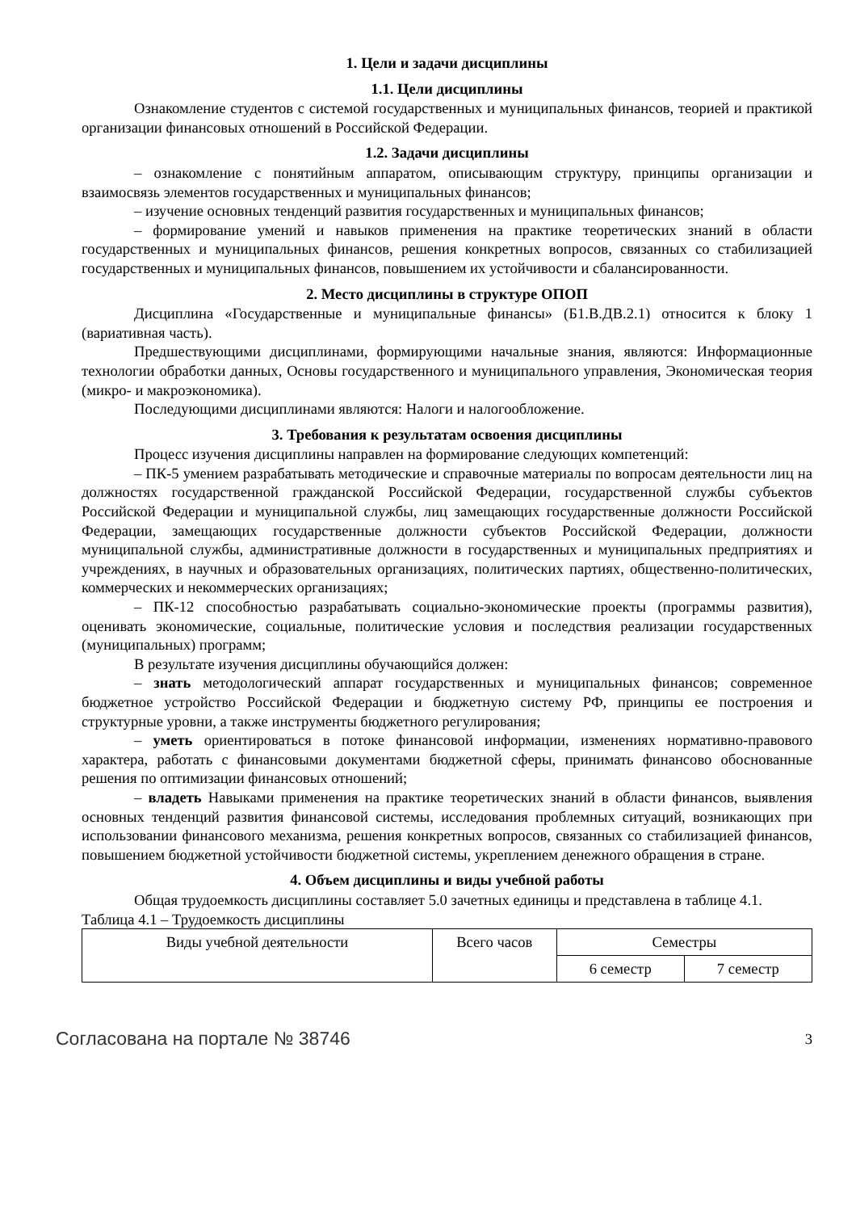1. Цели и задачи дисциплины
1.1. Цели дисциплины
Ознакомление студентов с системой государственных и муниципальных финансов, теорией и практикой организации финансовых отношений в Российской Федерации.
1.2. Задачи дисциплины
– ознакомление с понятийным аппаратом, описывающим структуру, принципы организации и взаимосвязь элементов государственных и муниципальных финансов;
– изучение основных тенденций развития государственных и муниципальных финансов;
– формирование умений и навыков применения на практике теоретических знаний в области государственных и муниципальных финансов, решения конкретных вопросов, связанных со стабилизацией государственных и муниципальных финансов, повышением их устойчивости и сбалансированности.
2. Место дисциплины в структуре ОПОП
Дисциплина «Государственные и муниципальные финансы» (Б1.В.ДВ.2.1) относится к блоку 1 (вариативная часть).
Предшествующими дисциплинами, формирующими начальные знания, являются: Информационные технологии обработки данных, Основы государственного и муниципального управления, Экономическая теория (микро- и макроэкономика).
Последующими дисциплинами являются: Налоги и налогообложение.
3. Требования к результатам освоения дисциплины
Процесс изучения дисциплины направлен на формирование следующих компетенций:
– ПК-5 умением разрабатывать методические и справочные материалы по вопросам деятельности лиц на должностях государственной гражданской Российской Федерации, государственной службы субъектов Российской Федерации и муниципальной службы, лиц замещающих государственные должности Российской Федерации, замещающих государственные должности субъектов Российской Федерации, должности муниципальной службы, административные должности в государственных и муниципальных предприятиях и учреждениях, в научных и образовательных организациях, политических партиях, общественно-политических, коммерческих и некоммерческих организациях;
– ПК-12 способностью разрабатывать социально-экономические проекты (программы развития), оценивать экономические, социальные, политические условия и последствия реализации государственных (муниципальных) программ;
В результате изучения дисциплины обучающийся должен:
– знать методологический аппарат государственных и муниципальных финансов; современное бюджетное устройство Российской Федерации и бюджетную систему РФ, принципы ее построения и структурные уровни, а также инструменты бюджетного регулирования;
– уметь ориентироваться в потоке финансовой информации, изменениях нормативно-правового характера, работать с финансовыми документами бюджетной сферы, принимать финансово обоснованные решения по оптимизации финансовых отношений;
– владеть Навыками применения на практике теоретических знаний в области финансов, выявления основных тенденций развития финансовой системы, исследования проблемных ситуаций, возникающих при использовании финансового механизма, решения конкретных вопросов, связанных со стабилизацией финансов, повышением бюджетной устойчивости бюджетной системы, укреплением денежного обращения в стране.
4. Объем дисциплины и виды учебной работы
Общая трудоемкость дисциплины составляет 5.0 зачетных единицы и представлена в таблице 4.1.
Таблица 4.1 – Трудоемкость дисциплины
| Виды учебной деятельности | Всего часов | Семестры | |
| | | 6 семестр | 7 семестр |
Согласована на портале № 38746 3